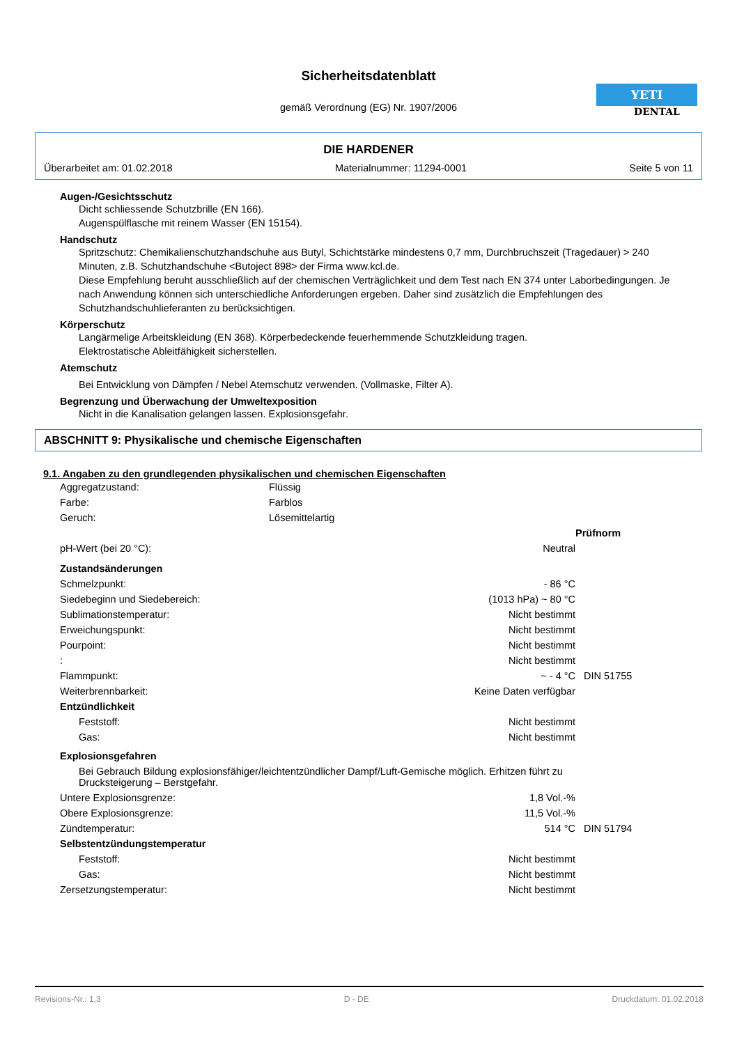Sicherheitsdatenblatt
gemäß Verordnung (EG) Nr. 1907/2006
YETI
DENTAL
DIE HARDENER
Überarbeitet am: 01.02.2018 Materialnummer: 11294-0001 Seite 5 von 11
Augen-/Gesichtsschutz
Dicht schliessende Schutzbrille (EN 166).
Augenspülflasche mit reinem Wasser (EN 15154).
Handschutz
Spritzschutz: Chemikalienschutzhandschuhe aus Butyl, Schichtstärke mindestens 0,7 mm, Durchbruchszeit (Tragedauer) > 240 Minuten, z.B. Schutzhandschuhe <Butoject 898> der Firma www.kcl.de.
Diese Empfehlung beruht ausschließlich auf der chemischen Verträglichkeit und dem Test nach EN 374 unter Laborbedingungen. Je nach Anwendung können sich unterschiedliche Anforderungen ergeben. Daher sind zusätzlich die Empfehlungen des Schutzhandschuhlieferanten zu berücksichtigen.
Körperschutz
Langärmelige Arbeitskleidung (EN 368). Körperbedeckende feuerhemmende Schutzkleidung tragen.
Elektrostatische Ableitfähigkeit sicherstellen.
Atemschutz
Bei Entwicklung von Dämpfen / Nebel Atemschutz verwenden. (Vollmaske, Filter A).
Begrenzung und Überwachung der Umweltexposition
Nicht in die Kanalisation gelangen lassen. Explosionsgefahr.
ABSCHNITT 9: Physikalische und chemische Eigenschaften
9.1. Angaben zu den grundlegenden physikalischen und chemischen Eigenschaften
| Aggregatzustand: | Flüssig | | |
| Farbe: | Farblos | | |
| Geruch: | Lösemittelartig | | |
| | | | Prüfnorm |
| pH-Wert (bei 20 °C): | | Neutral | |
| Zustandsänderungen | | | |
| Schmelzpunkt: | | - 86 °C | |
| Siedebeginn und Siedebereich: | | (1013 hPa) ~ 80 °C | |
| Sublimationstemperatur: | | Nicht bestimmt | |
| Erweichungspunkt: | | Nicht bestimmt | |
| Pourpoint: | | Nicht bestimmt | |
| : | | Nicht bestimmt | |
| Flammpunkt: | | ~ - 4 °C | DIN 51755 |
| Weiterbrennbarkeit: | | Keine Daten verfügbar | |
| Entzündlichkeit | | | |
| Feststoff: | | Nicht bestimmt | |
| Gas: | | Nicht bestimmt | |
| Explosionsgefahren | | | |
| Bei Gebrauch Bildung explosionsfähiger/leichtentzündlicher Dampf/Luft-Gemische möglich. Erhitzen führt zu Drucksteigerung – Berstgefahr. | | | |
| Untere Explosionsgrenze: | | 1,8 Vol.-% | |
| Obere Explosionsgrenze: | | 11,5 Vol.-% | |
| Zündtemperatur: | | 514 °C | DIN 51794 |
| Selbstentzündungstemperatur | | | |
| Feststoff: | | Nicht bestimmt | |
| Gas: | | Nicht bestimmt | |
| Zersetzungstemperatur: | | Nicht bestimmt | |
Revisions-Nr.: 1,3 D - DE Druckdatum: 01.02.2018